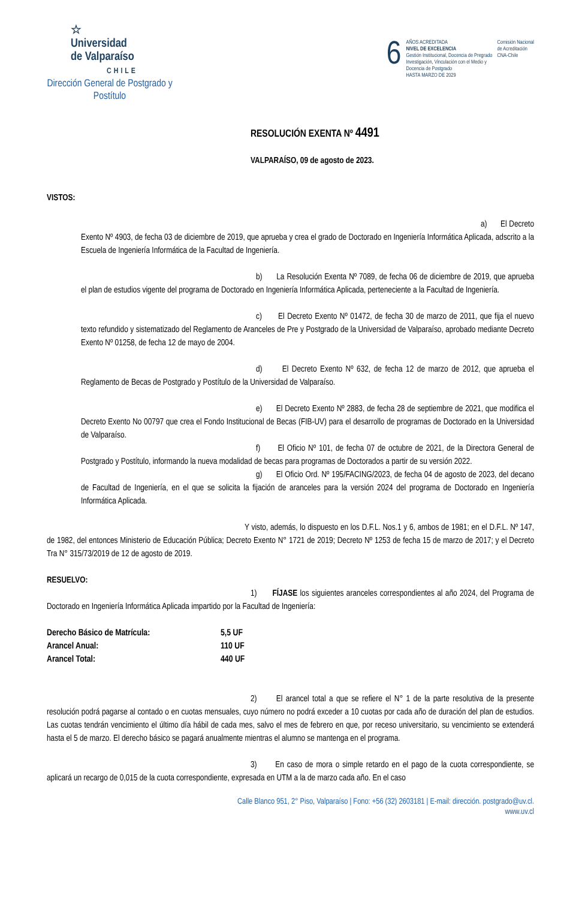☆
Universidad
de Valparaíso
CHILE
Dirección General de Postgrado y Postítulo
6
AÑOS ACREDITADA
NIVEL DE EXCELENCIA
Gestión Institucional, Docencia de Pregrado
Investigación, Vinculación con el Medio y
Docencia de Postgrado
HASTA MARZO DE 2029
Comisión Nacional
de Acreditación
CNA-Chile
RESOLUCIÓN EXENTA Nº 4491
VALPARAÍSO, 09 de agosto de 2023.
VISTOS:
a) El Decreto Exento Nº 4903, de fecha 03 de diciembre de 2019, que aprueba y crea el grado de Doctorado en Ingeniería Informática Aplicada, adscrito a la Escuela de Ingeniería Informática de la Facultad de Ingeniería.
b) La Resolución Exenta Nº 7089, de fecha 06 de diciembre de 2019, que aprueba el plan de estudios vigente del programa de Doctorado en Ingeniería Informática Aplicada, perteneciente a la Facultad de Ingeniería.
c) El Decreto Exento Nº 01472, de fecha 30 de marzo de 2011, que fija el nuevo texto refundido y sistematizado del Reglamento de Aranceles de Pre y Postgrado de la Universidad de Valparaíso, aprobado mediante Decreto Exento Nº 01258, de fecha 12 de mayo de 2004.
d) El Decreto Exento Nº 632, de fecha 12 de marzo de 2012, que aprueba el Reglamento de Becas de Postgrado y Postítulo de la Universidad de Valparaíso.
e) El Decreto Exento Nº 2883, de fecha 28 de septiembre de 2021, que modifica el Decreto Exento No 00797 que crea el Fondo Institucional de Becas (FIB-UV) para el desarrollo de programas de Doctorado en la Universidad de Valparaíso.
f) El Oficio Nº 101, de fecha 07 de octubre de 2021, de la Directora General de Postgrado y Postítulo, informando la nueva modalidad de becas para programas de Doctorados a partir de su versión 2022.
g) El Oficio Ord. Nº 195/FACING/2023, de fecha 04 de agosto de 2023, del decano de Facultad de Ingeniería, en el que se solicita la fijación de aranceles para la versión 2024 del programa de Doctorado en Ingeniería Informática Aplicada.
Y visto, además, lo dispuesto en los D.F.L. Nos.1 y 6, ambos de 1981; en el D.F.L. Nº 147, de 1982, del entonces Ministerio de Educación Pública; Decreto Exento N° 1721 de 2019; Decreto Nº 1253 de fecha 15 de marzo de 2017; y el Decreto Tra N° 315/73/2019 de 12 de agosto de 2019.
RESUELVO:
1) FÍJASE los siguientes aranceles correspondientes al año 2024, del Programa de Doctorado en Ingeniería Informática Aplicada impartido por la Facultad de Ingeniería:
| Derecho Básico de Matrícula: | 5,5 UF |
| Arancel Anual: | 110 UF |
| Arancel Total: | 440 UF |
2) El arancel total a que se refiere el N° 1 de la parte resolutiva de la presente resolución podrá pagarse al contado o en cuotas mensuales, cuyo número no podrá exceder a 10 cuotas por cada año de duración del plan de estudios. Las cuotas tendrán vencimiento el último día hábil de cada mes, salvo el mes de febrero en que, por receso universitario, su vencimiento se extenderá hasta el 5 de marzo. El derecho básico se pagará anualmente mientras el alumno se mantenga en el programa.
3) En caso de mora o simple retardo en el pago de la cuota correspondiente, se aplicará un recargo de 0,015 de la cuota correspondiente, expresada en UTM a la de marzo cada año. En el caso
Calle Blanco 951, 2° Piso, Valparaíso | Fono: +56 (32) 2603181 | E-mail: dirección. postgrado@uv.cl.
www.uv.cl